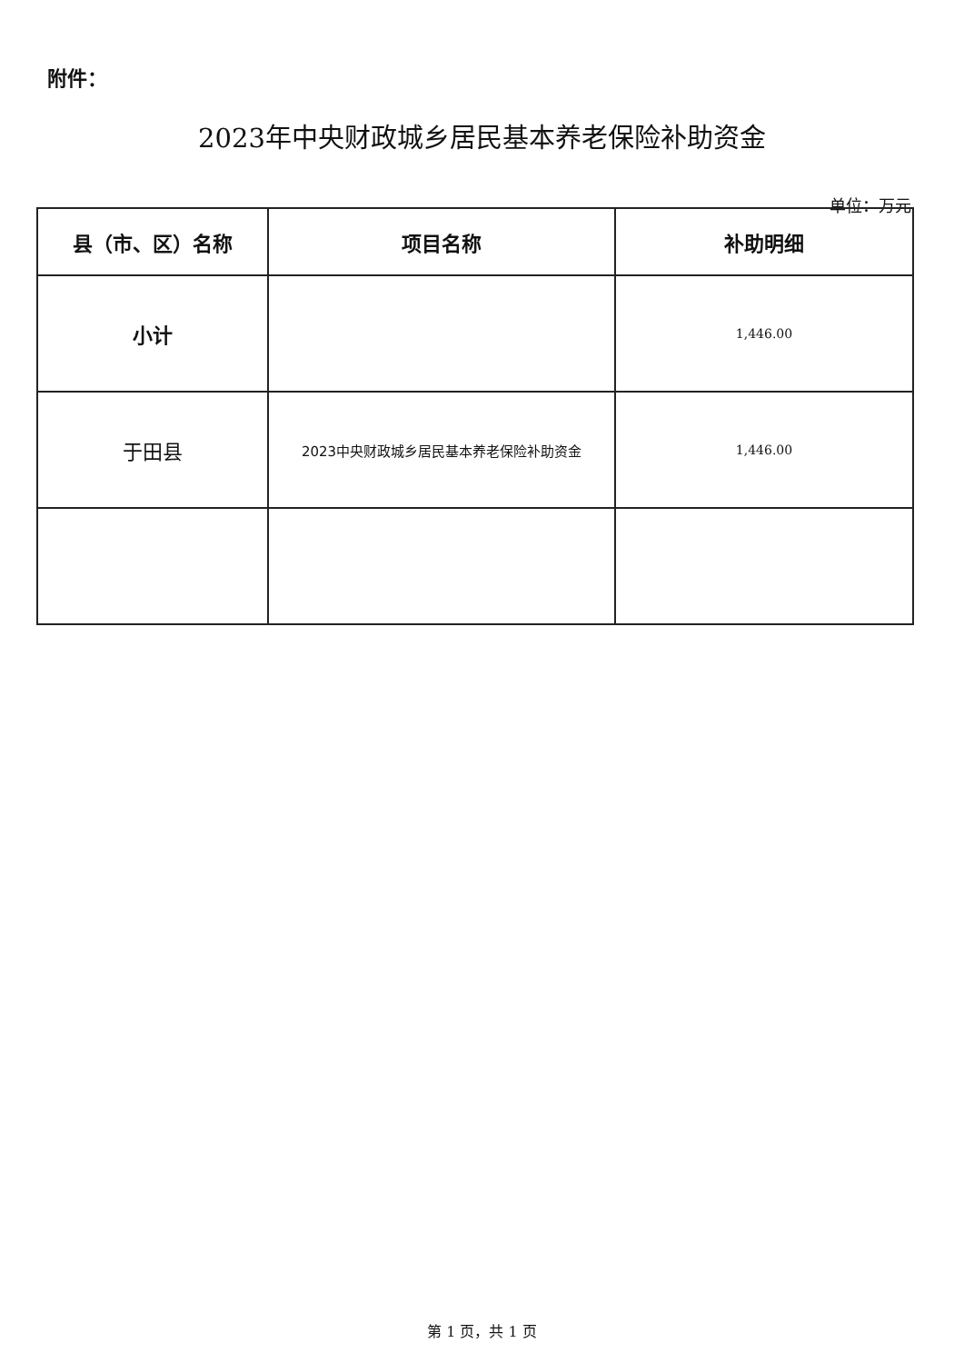附件：
2023年中央财政城乡居民基本养老保险补助资金
单位：万元
| 县（市、区）名称 | 项目名称 | 补助明细 |
| --- | --- | --- |
| 小计 | | 1,446.00 |
| 于田县 | 2023中央财政城乡居民基本养老保险补助资金 | 1,446.00 |
第 1 页，共 1 页